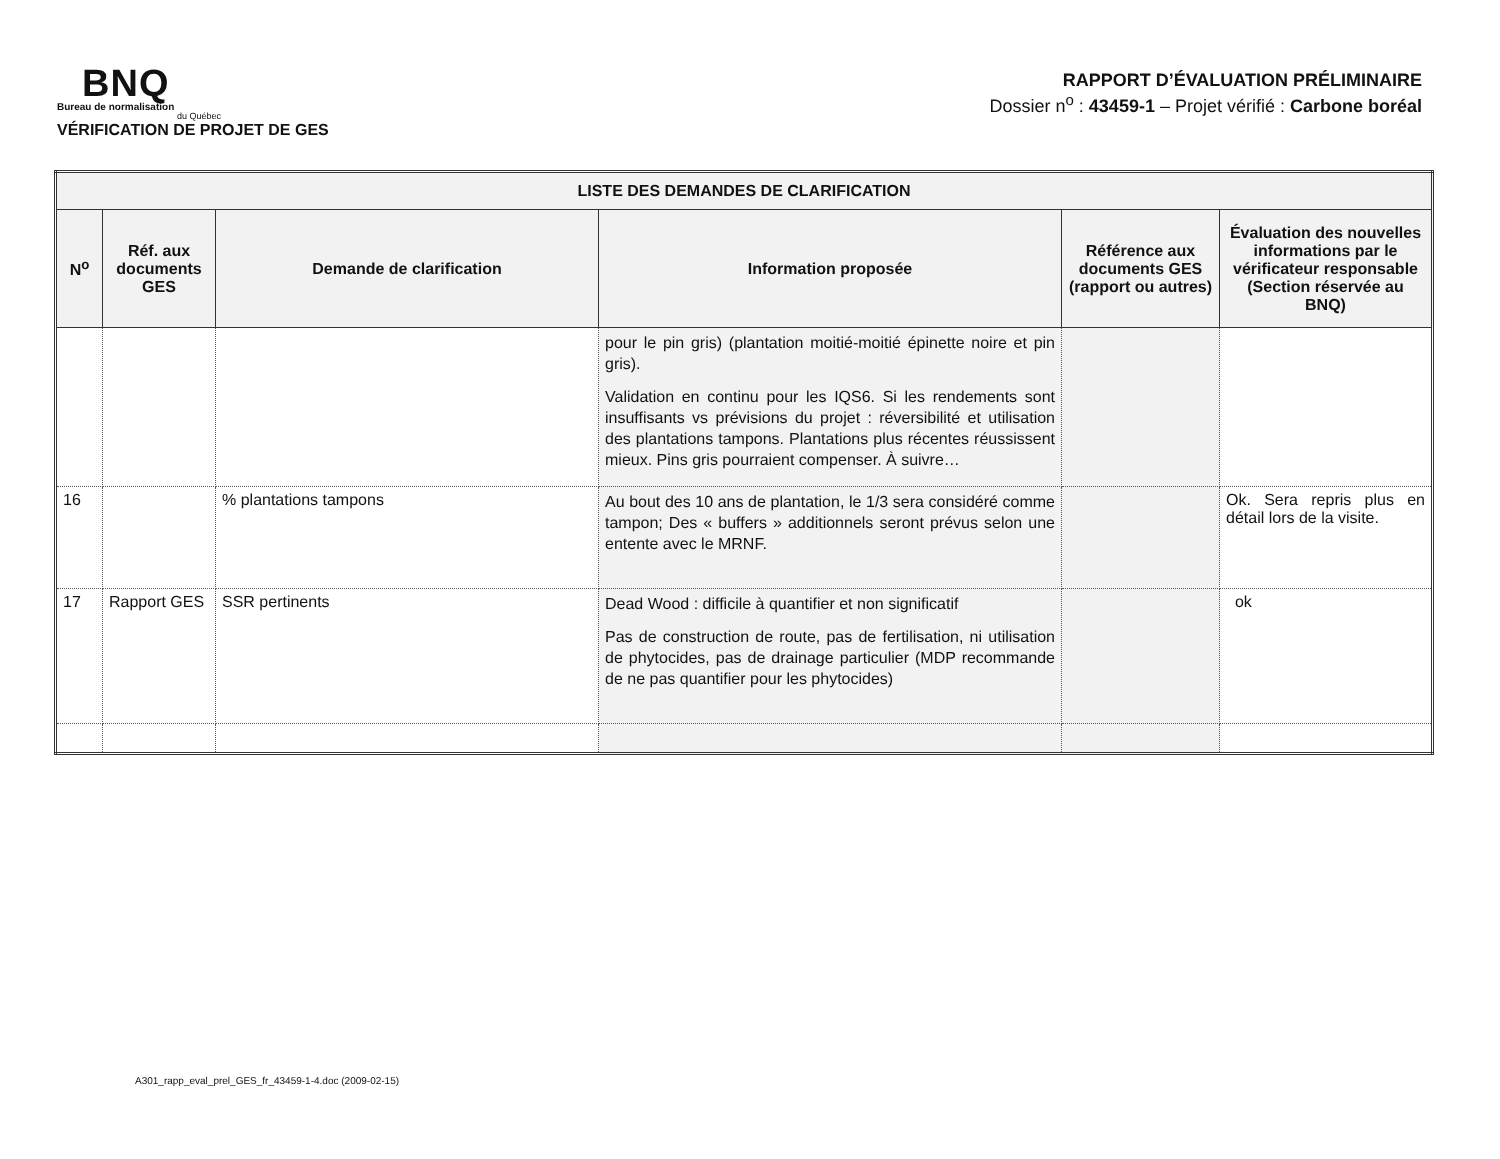BNQ
Bureau de normalisation
du Québec
VÉRIFICATION DE PROJET DE GES
RAPPORT D’ÉVALUATION PRÉLIMINAIRE
Dossier n<sup>o</sup> : 43459-1 – Projet vérifié : Carbone boréal
| LISTE DES DEMANDES DE CLARIFICATION | | | | | |
| --- | --- | --- | --- | --- | --- |
| N<sup>o</sup> | Réf. aux documents GES | Demande de clarification | Information proposée | Référence aux documents GES (rapport ou autres) | Évaluation des nouvelles informations par le vérificateur responsable (Section réservée au BNQ) |
| | | | pour le pin gris) (plantation moitié-moitié épinette noire et pin gris). Validation en continu pour les IQS6. Si les rendements sont insuffisants vs prévisions du projet : réversibilité et utilisation des plantations tampons. Plantations plus récentes réussissent mieux. Pins gris pourraient compenser. À suivre… | | |
| 16 | | % plantations tampons | Au bout des 10 ans de plantation, le 1/3 sera considéré comme tampon; Des « buffers » additionnels seront prévus selon une entente avec le MRNF. | | Ok. Sera repris plus en détail lors de la visite. |
| 17 | Rapport GES | SSR pertinents | Dead Wood : difficile à quantifier et non significatif Pas de construction de route, pas de fertilisation, ni utilisation de phytocides, pas de drainage particulier (MDP recommande de ne pas quantifier pour les phytocides) | | ok |
A301_rapp_eval_prel_GES_fr_43459-1-4.doc (2009-02-15)